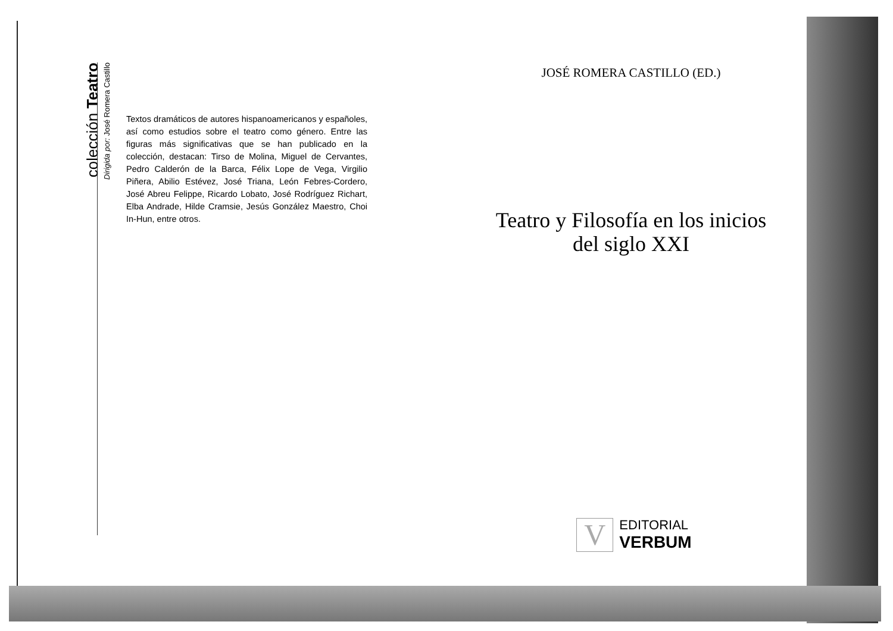colección Teatro
Dirigida por: José Romera Castillo
Textos dramáticos de autores hispanoamericanos y españoles, así como estudios sobre el teatro como género. Entre las figuras más significativas que se han publicado en la colección, destacan: Tirso de Molina, Miguel de Cervantes, Pedro Calderón de la Barca, Félix Lope de Vega, Virgilio Piñera, Abilio Estévez, José Triana, León Febres-Cordero, José Abreu Felippe, Ricardo Lobato, José Rodríguez Richart, Elba Andrade, Hilde Cramsie, Jesús González Maestro, Choi In-Hun, entre otros.
JOSÉ ROMERA CASTILLO (ED.)
Teatro y Filosofía en los inicios
del siglo XXI
V
EDITORIAL
VERBUM